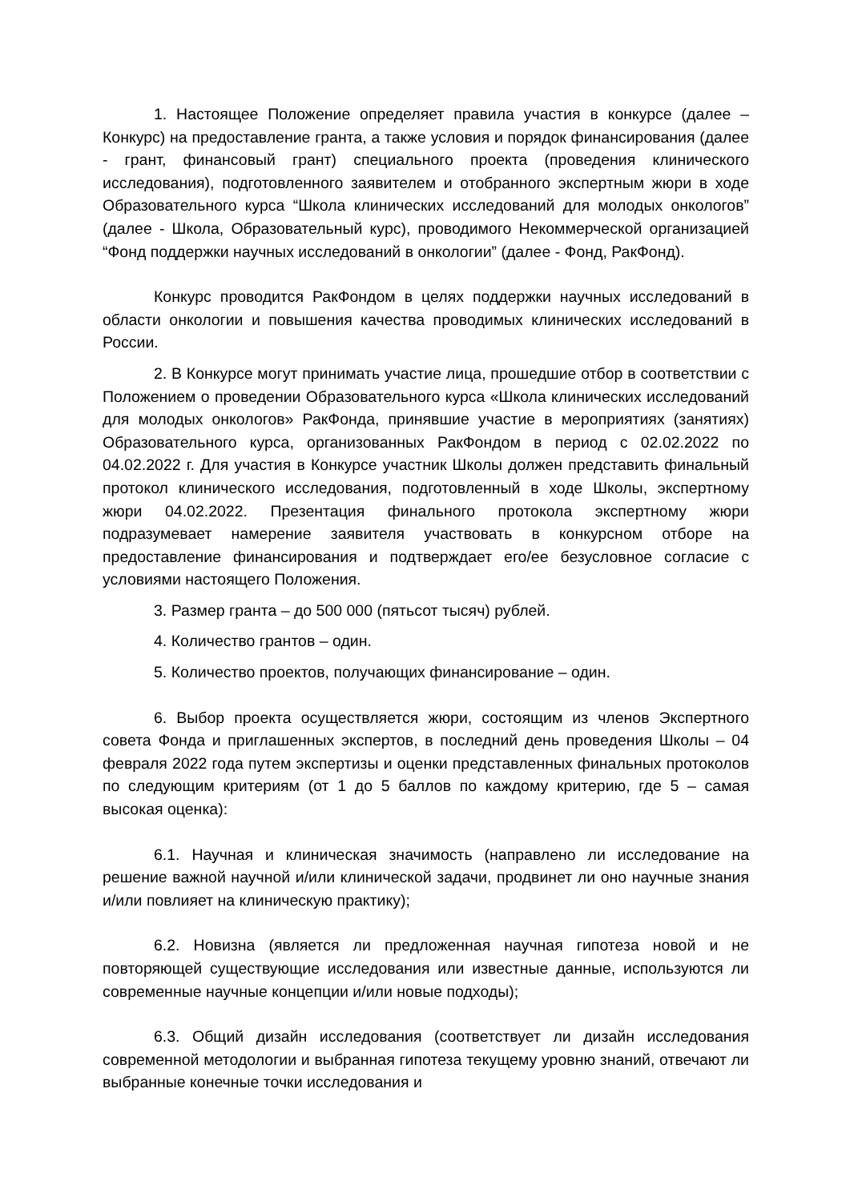1. Настоящее Положение определяет правила участия в конкурсе (далее – Конкурс) на предоставление гранта, а также условия и порядок финансирования (далее - грант, финансовый грант) специального проекта (проведения клинического исследования), подготовленного заявителем и отобранного экспертным жюри в ходе Образовательного курса “Школа клинических исследований для молодых онкологов” (далее - Школа, Образовательный курс), проводимого Некоммерческой организацией “Фонд поддержки научных исследований в онкологии” (далее - Фонд, РакФонд).
Конкурс проводится РакФондом в целях поддержки научных исследований в области онкологии и повышения качества проводимых клинических исследований в России.
2. В Конкурсе могут принимать участие лица, прошедшие отбор в соответствии с Положением о проведении Образовательного курса «Школа клинических исследований для молодых онкологов» РакФонда, принявшие участие в мероприятиях (занятиях) Образовательного курса, организованных РакФондом в период с 02.02.2022 по 04.02.2022 г. Для участия в Конкурсе участник Школы должен представить финальный протокол клинического исследования, подготовленный в ходе Школы, экспертному жюри 04.02.2022. Презентация финального протокола экспертному жюри подразумевает намерение заявителя участвовать в конкурсном отборе на предоставление финансирования и подтверждает его/ее безусловное согласие с условиями настоящего Положения.
3. Размер гранта – до 500 000 (пятьсот тысяч) рублей.
4. Количество грантов – один.
5. Количество проектов, получающих финансирование – один.
6. Выбор проекта осуществляется жюри, состоящим из членов Экспертного совета Фонда и приглашенных экспертов, в последний день проведения Школы – 04 февраля 2022 года путем экспертизы и оценки представленных финальных протоколов по следующим критериям (от 1 до 5 баллов по каждому критерию, где 5 – самая высокая оценка):
6.1. Научная и клиническая значимость (направлено ли исследование на решение важной научной и/или клинической задачи, продвинет ли оно научные знания и/или повлияет на клиническую практику);
6.2. Новизна (является ли предложенная научная гипотеза новой и не повторяющей существующие исследования или известные данные, используются ли современные научные концепции и/или новые подходы);
6.3. Общий дизайн исследования (соответствует ли дизайн исследования современной методологии и выбранная гипотеза текущему уровню знаний, отвечают ли выбранные конечные точки исследования и